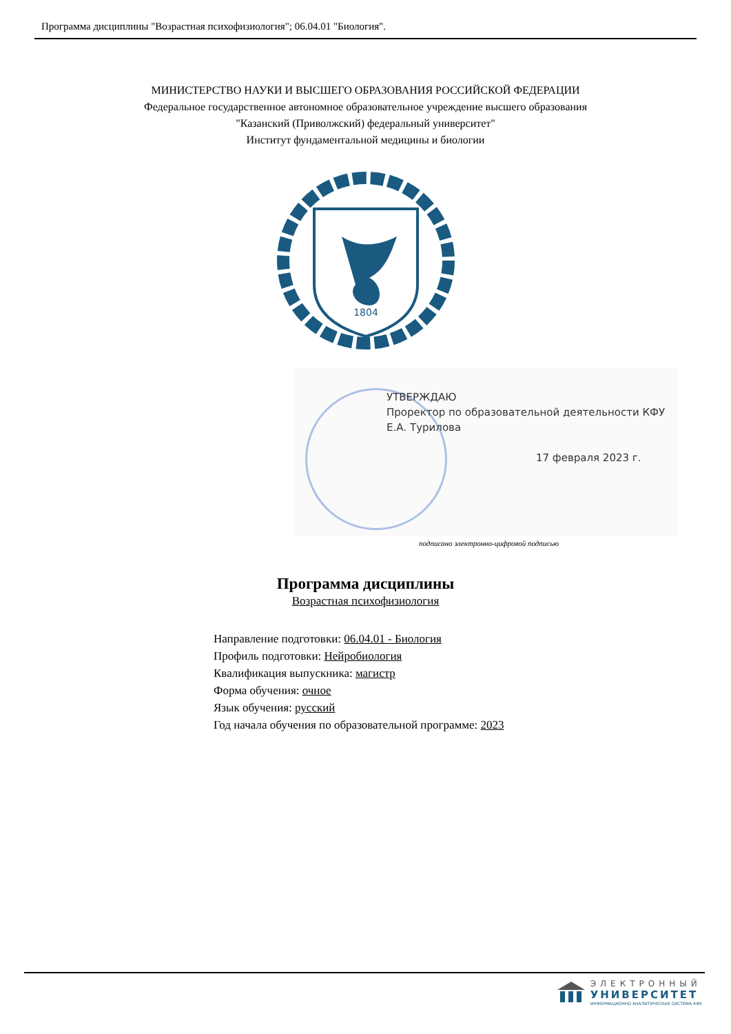Программа дисциплины "Возрастная психофизиология"; 06.04.01 "Биология".
МИНИСТЕРСТВО НАУКИ И ВЫСШЕГО ОБРАЗОВАНИЯ РОССИЙСКОЙ ФЕДЕРАЦИИ
Федеральное государственное автономное образовательное учреждение высшего образования
"Казанский (Приволжский) федеральный университет"
Институт фундаментальной медицины и биологии
1804
УТВЕРЖДАЮ
Проректор по образовательной деятельности КФУ
Е.А. Турилова
17 февраля 2023 г.
подписано электронно-цифровой подписью
Программа дисциплины
Возрастная психофизиология
Направление подготовки: 06.04.01 - Биология
Профиль подготовки: Нейробиология
Квалификация выпускника: магистр
Форма обучения: очное
Язык обучения: русский
Год начала обучения по образовательной программе: 2023
ЭЛЕКТРОННЫЙ
УНИВЕРСИТЕТ
ИНФОРМАЦИОННО АНАЛИТИЧЕСКАЯ СИСТЕМА КФУ